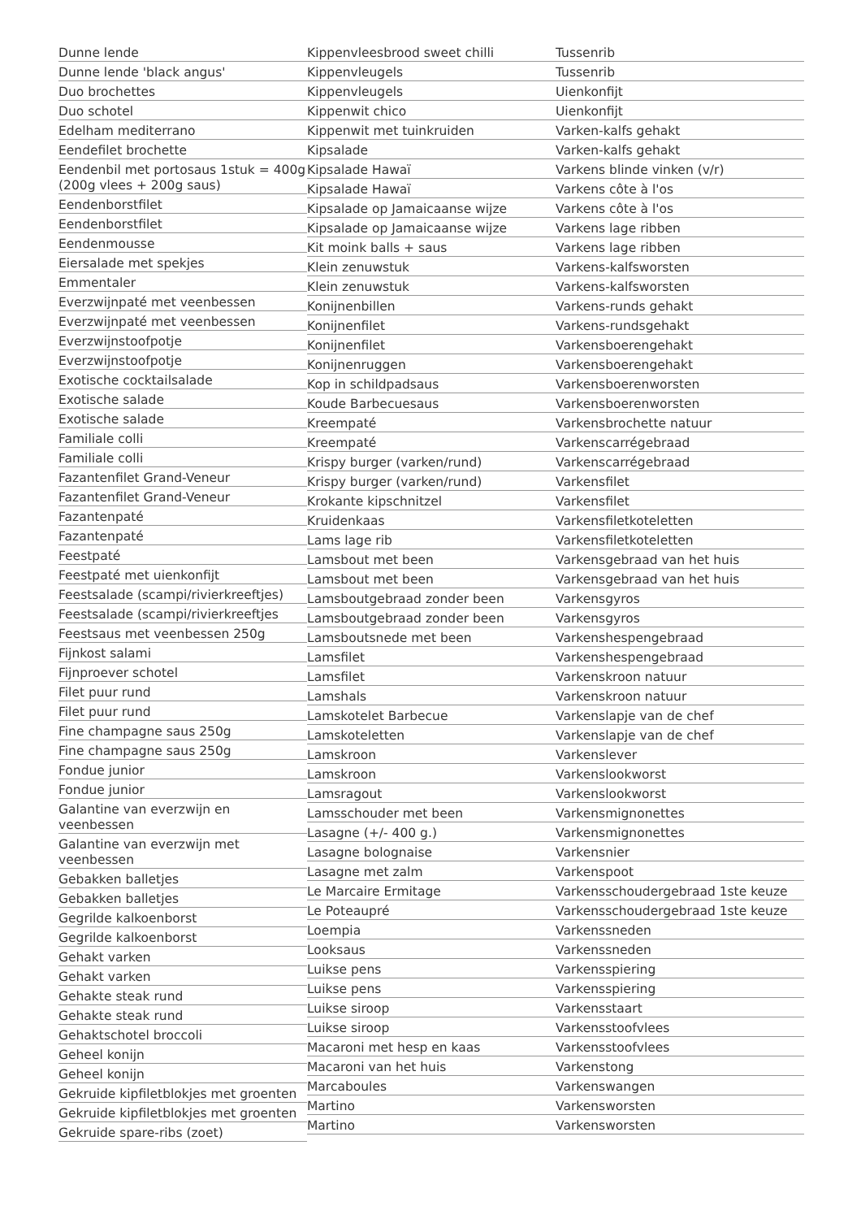Dunne lende
Dunne lende 'black angus'
Duo brochettes
Duo schotel
Edelham mediterrano
Eendefilet brochette
Eendenbil met portosaus 1stuk = 400g (200g vlees + 200g saus)
Eendenborstfilet
Eendenborstfilet
Eendenmousse
Eiersalade met spekjes
Emmentaler
Everzwijnpaté met veenbessen
Everzwijnpaté met veenbessen
Everzwijnstoofpotje
Everzwijnstoofpotje
Exotische cocktailsalade
Exotische salade
Exotische salade
Familiale colli
Familiale colli
Fazantenfilet Grand-Veneur
Fazantenfilet Grand-Veneur
Fazantenpaté
Fazantenpaté
Feestpaté
Feestpaté met uienkonfijt
Feestsalade (scampi/rivierkreeftjes)
Feestsalade (scampi/rivierkreeftjes
Feestsaus met veenbessen 250g
Fijnkost salami
Fijnproever schotel
Filet puur rund
Filet puur rund
Fine champagne saus 250g
Fine champagne saus 250g
Fondue junior
Fondue junior
Galantine van everzwijn en veenbessen
Galantine van everzwijn met veenbessen
Gebakken balletjes
Gebakken balletjes
Gegrilde kalkoenborst
Gegrilde kalkoenborst
Gehakt varken
Gehakt varken
Gehakte steak rund
Gehakte steak rund
Gehaktschotel broccoli
Geheel konijn
Geheel konijn
Gekruide kipfiletblokjes met groenten
Gekruide kipfiletblokjes met groenten
Gekruide spare-ribs (zoet)
Kippenvleesbrood sweet chilli
Kippenvleugels
Kippenvleugels
Kippenwit chico
Kippenwit met tuinkruiden
Kipsalade
Kipsalade Hawaï
Kipsalade Hawaï
Kipsalade op Jamaicaanse wijze
Kipsalade op Jamaicaanse wijze
Kit moink balls + saus
Klein zenuwstuk
Klein zenuwstuk
Konijnenbillen
Konijnenfilet
Konijnenfilet
Konijnenruggen
Kop in schildpadsaus
Koude Barbecuesaus
Kreempaté
Kreempaté
Krispy burger (varken/rund)
Krispy burger (varken/rund)
Krokante kipschnitzel
Kruidenkaas
Lams lage rib
Lamsbout met been
Lamsbout met been
Lamsboutgebraad zonder been
Lamsboutgebraad zonder been
Lamsboutsnede met been
Lamsfilet
Lamsfilet
Lamshals
Lamskotelet Barbecue
Lamskoteletten
Lamskroon
Lamskroon
Lamsragout
Lamsschouder met been
Lasagne (+/- 400 g.)
Lasagne bolognaise
Lasagne met zalm
Le Marcaire Ermitage
Le Poteaupré
Loempia
Looksaus
Luikse pens
Luikse pens
Luikse siroop
Luikse siroop
Macaroni met hesp en kaas
Macaroni van het huis
Marcaboules
Martino
Martino
Tussenrib
Tussenrib
Uienkonfijt
Uienkonfijt
Varken-kalfs gehakt
Varken-kalfs gehakt
Varkens blinde vinken (v/r)
Varkens côte à l'os
Varkens côte à l'os
Varkens lage ribben
Varkens lage ribben
Varkens-kalfsworsten
Varkens-kalfsworsten
Varkens-runds gehakt
Varkens-rundsgehakt
Varkensboerengehakt
Varkensboerengehakt
Varkensboerenworsten
Varkensboerenworsten
Varkensbrochette natuur
Varkenscarrégebraad
Varkenscarrégebraad
Varkensfilet
Varkensfilet
Varkensfiletkoteletten
Varkensfiletkoteletten
Varkensgebraad van het huis
Varkensgebraad van het huis
Varkensgyros
Varkensgyros
Varkenshespengebraad
Varkenshespengebraad
Varkenskroon natuur
Varkenskroon natuur
Varkenslapje van de chef
Varkenslapje van de chef
Varkenslever
Varkenslookworst
Varkenslookworst
Varkensmignonettes
Varkensmignonettes
Varkensnier
Varkenspoot
Varkensschoudergebraad 1ste keuze
Varkensschoudergebraad 1ste keuze
Varkenssneden
Varkenssneden
Varkensspiering
Varkensspiering
Varkensstaart
Varkensstoofvlees
Varkensstoofvlees
Varkenstong
Varkenswangen
Varkensworsten
Varkensworsten